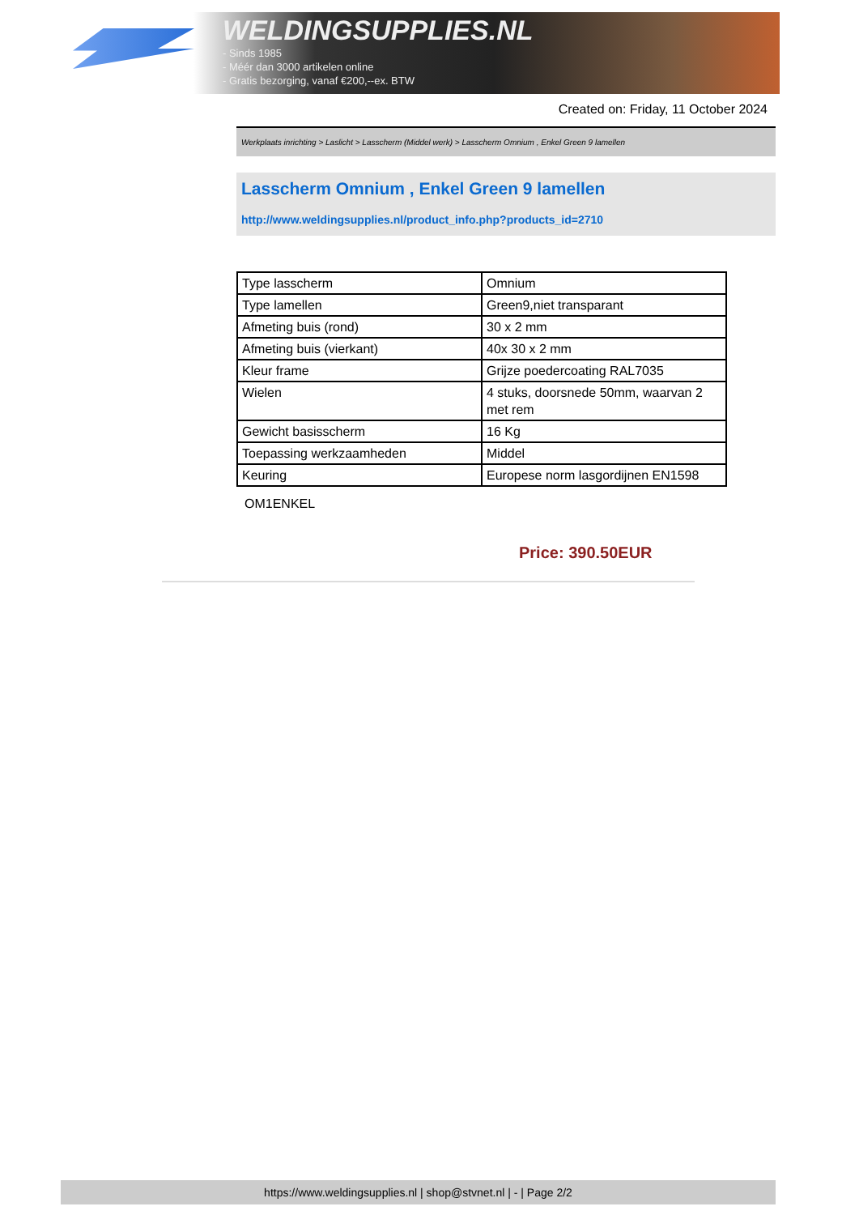WELDINGSUPPLIES.NL
- Sinds 1985
- Méér dan 3000 artikelen online
- Gratis bezorging, vanaf €200,--ex. BTW
Created on: Friday, 11 October 2024
Werkplaats inrichting > Laslicht > Lasscherm (Middel werk) > Lasscherm Omnium , Enkel Green 9 lamellen
Lasscherm Omnium , Enkel Green 9 lamellen
http://www.weldingsupplies.nl/product_info.php?products_id=2710
| Type lasscherm | Omnium |
| Type lamellen | Green9,niet transparant |
| Afmeting buis (rond) | 30 x 2 mm |
| Afmeting buis (vierkant) | 40x 30 x 2 mm |
| Kleur frame | Grijze poedercoating RAL7035 |
| Wielen | 4 stuks, doorsnede 50mm, waarvan 2 met rem |
| Gewicht basisscherm | 16 Kg |
| Toepassing werkzaamheden | Middel |
| Keuring | Europese norm lasgordijnen EN1598 |
OM1ENKEL
Price: 390.50EUR
https://www.weldingsupplies.nl | shop@stvnet.nl | - | Page 2/2